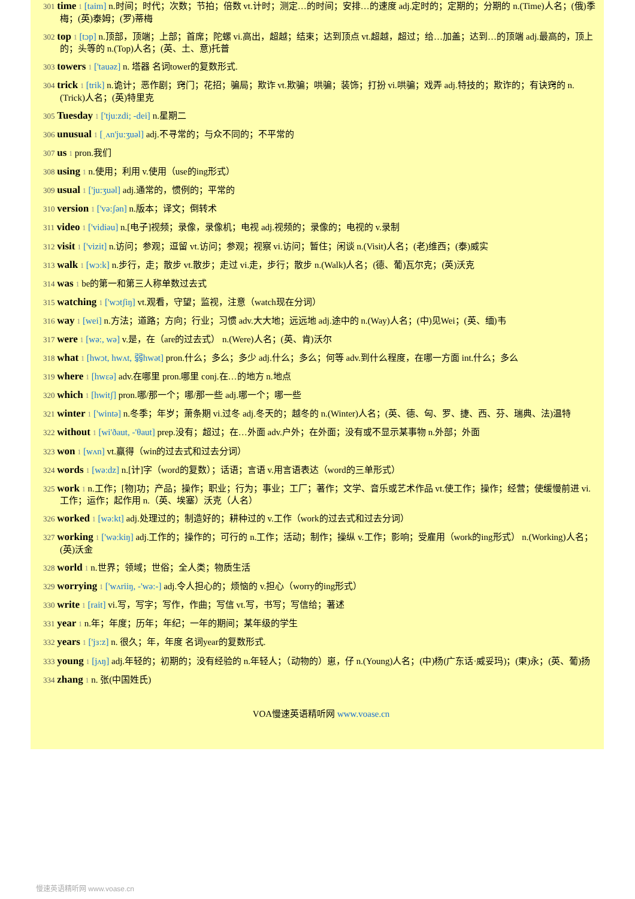301 time 1 [taim] n.时间；时代；次数；节拍；倍数 vt.计时；测定…的时间；安排…的速度 adj.定时的；定期的；分期的 n.(Time)人名；(俄)季梅；(英)泰姆；(罗)蒂梅
302 top 1 [tɔp] n.顶部，顶端；上部；首席；陀螺 vi.高出，超越；结束；达到顶点 vt.超越，超过；给…加盖；达到…的顶端 adj.最高的，顶上的；头等的 n.(Top)人名；(英、土、意)托普
303 towers 1 ['tauəz] n. 塔器 名词tower的复数形式.
304 trick 1 [trik] n.诡计；恶作剧；窍门；花招；骗局；欺诈 vt.欺骗；哄骗；装饰；打扮 vi.哄骗；戏弄 adj.特技的；欺诈的；有诀窍的 n.(Trick)人名；(英)特里克
305 Tuesday 1 ['tju:zdi; -dei] n.星期二
306 unusual 1 [ˌʌn'ju:ʒuəl] adj.不寻常的；与众不同的；不平常的
307 us 1 pron.我们
308 using 1 n.使用；利用 v.使用（use的ing形式）
309 usual 1 ['ju:ʒuəl] adj.通常的，惯例的；平常的
310 version 1 ['və:ʃən] n.版本；译文；倒转术
311 video 1 ['vidiəu] n.[电子]视频；录像，录像机；电视 adj.视频的；录像的；电视的 v.录制
312 visit 1 ['vizit] n.访问；参观；逗留 vt.访问；参观；视察 vi.访问；暂住；闲谈 n.(Visit)人名；(老)维西；(泰)威实
313 walk 1 [wɔ:k] n.步行，走；散步 vt.散步；走过 vi.走，步行；散步 n.(Walk)人名；(德、葡)瓦尔克；(英)沃克
314 was 1 be的第一和第三人称单数过去式
315 watching 1 ['wɔtʃiŋ] vt.观看，守望；监视，注意（watch现在分词）
316 way 1 [wei] n.方法；道路；方向；行业；习惯 adv.大大地；远远地 adj.途中的 n.(Way)人名；(中)见Wei；(英、缅)韦
317 were 1 [wə:, wə] v.是，在（are的过去式） n.(Were)人名；(英、肯)沃尔
318 what 1 [hwɔt, hwʌt, 弱hwət] pron.什么；多么；多少 adj.什么；多么；何等 adv.到什么程度，在哪一方面 int.什么；多么
319 where 1 [hwεə] adv.在哪里 pron.哪里 conj.在…的地方 n.地点
320 which 1 [hwitʃ] pron.哪/那一个；哪/那一些 adj.哪一个；哪一些
321 winter 1 ['wintə] n.冬季；年岁；萧条期 vi.过冬 adj.冬天的；越冬的 n.(Winter)人名；(英、德、匈、罗、捷、西、芬、瑞典、法)温特
322 without 1 [wi'ðaut, -'θaut] prep.没有；超过；在…外面 adv.户外；在外面；没有或不显示某事物 n.外部；外面
323 won 1 [wʌn] vt.赢得（win的过去式和过去分词）
324 words 1 [wə:dz] n.[计]字（word的复数）；话语；言语 v.用言语表达（word的三单形式）
325 work 1 n.工作；[物]功；产品；操作；职业；行为；事业；工厂；著作；文学、音乐或艺术作品 vt.使工作；操作；经营；使缓慢前进 vi.工作；运作；起作用 n.（英、埃塞）沃克（人名）
326 worked 1 [wə:kt] adj.处理过的；制造好的；耕种过的 v.工作（work的过去式和过去分词）
327 working 1 ['wə:kiŋ] adj.工作的；操作的；可行的 n.工作；活动；制作；操纵 v.工作；影响；受雇用（work的ing形式） n.(Working)人名；(英)沃金
328 world 1 n.世界；领域；世俗；全人类；物质生活
329 worrying 1 ['wʌriiŋ, -'wə:-] adj.令人担心的；烦恼的 v.担心（worry的ing形式）
330 write 1 [rait] vi.写，写字；写作，作曲；写信 vt.写，书写；写信给；著述
331 year 1 n.年；年度；历年；年纪；一年的期间；某年级的学生
332 years 1 ['jɜ:z] n. 很久；年，年度 名词year的复数形式.
333 young 1 [jʌŋ] adj.年轻的；初期的；没有经验的 n.年轻人；（动物的）崽，仔 n.(Young)人名；(中)杨(广东话·威妥玛)；(柬)永；(英、葡)扬
334 zhang 1 n. 张(中国姓氏)
VOA慢速英语精听网 www.voase.cn
慢速英语精听网 www.voase.cn